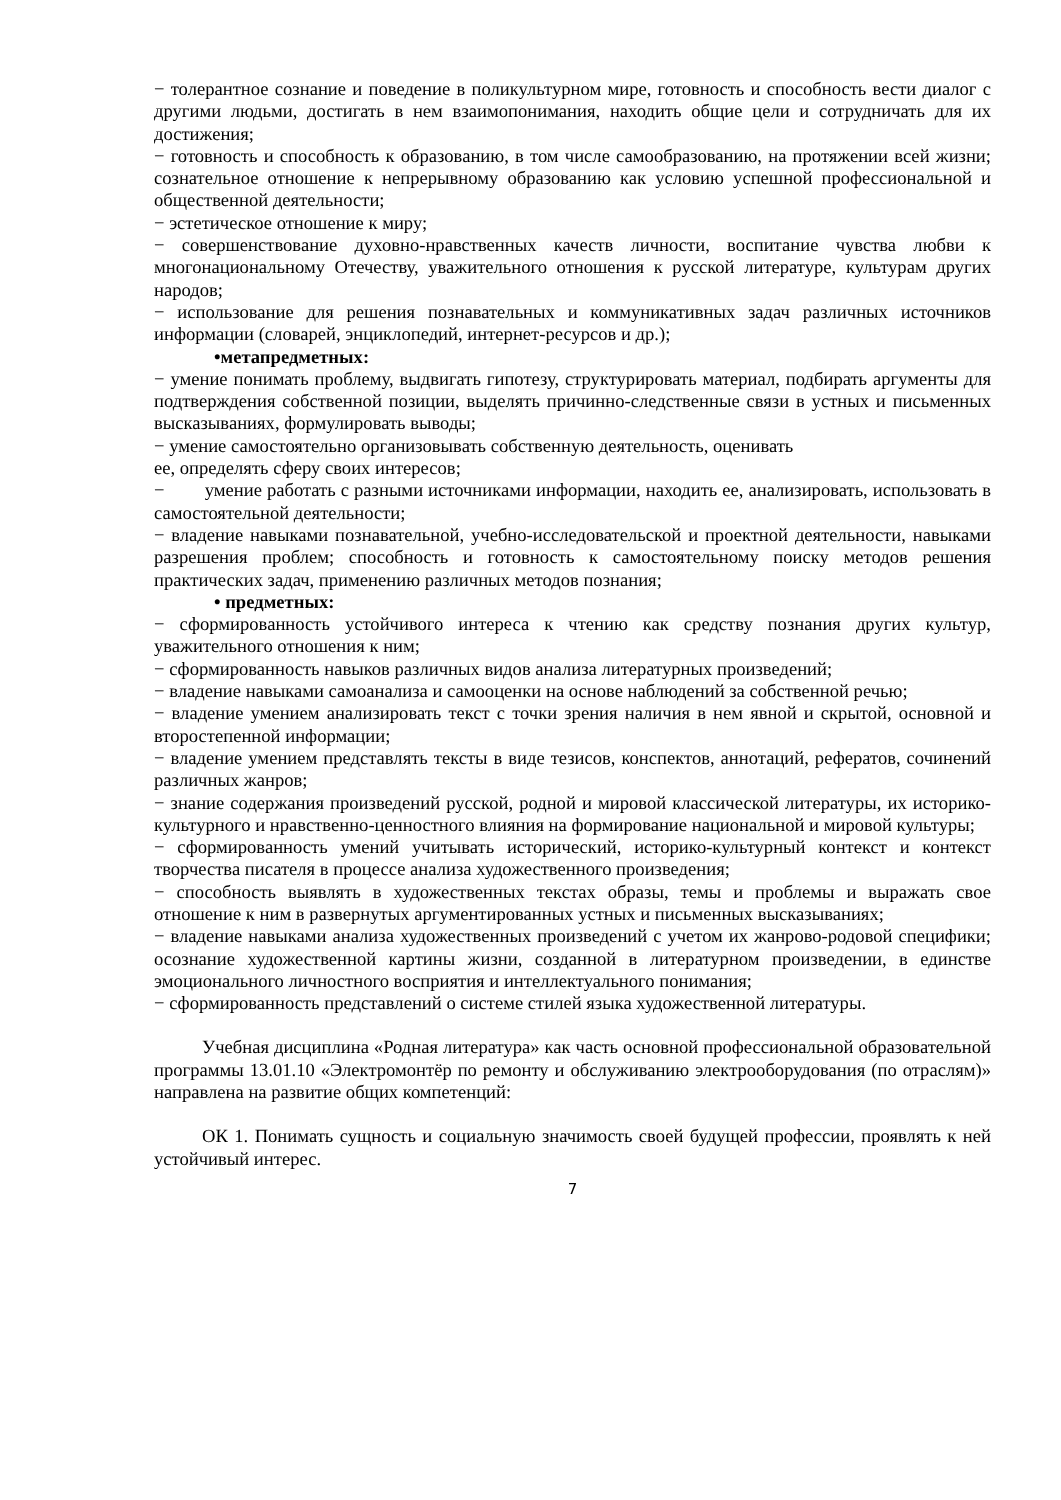− толерантное сознание и поведение в поликультурном мире, готовность и способность вести диалог с другими людьми, достигать в нем взаимопонимания, находить общие цели и сотрудничать для их достижения;
− готовность и способность к образованию, в том числе самообразованию, на протяжении всей жизни; сознательное отношение к непрерывному образованию как условию успешной профессиональной и общественной деятельности;
− эстетическое отношение к миру;
− совершенствование духовно-нравственных качеств личности, воспитание чувства любви к многонациональному Отечеству, уважительного отношения к русской литературе, культурам других народов;
− использование для решения познавательных и коммуникативных задач различных источников информации (словарей, энциклопедий, интернет-ресурсов и др.);
•метапредметных:
− умение понимать проблему, выдвигать гипотезу, структурировать материал, подбирать аргументы для подтверждения собственной позиции, выделять причинно-следственные связи в устных и письменных высказываниях, формулировать выводы;
− умение самостоятельно организовывать собственную деятельность, оценивать
ее, определять сферу своих интересов;
− умение работать с разными источниками информации, находить ее, анализировать, использовать в самостоятельной деятельности;
− владение навыками познавательной, учебно-исследовательской и проектной деятельности, навыками разрешения проблем; способность и готовность к самостоятельному поиску методов решения практических задач, применению различных методов познания;
• предметных:
− сформированность устойчивого интереса к чтению как средству познания других культур, уважительного отношения к ним;
− сформированность навыков различных видов анализа литературных произведений;
− владение навыками самоанализа и самооценки на основе наблюдений за собственной речью;
− владение умением анализировать текст с точки зрения наличия в нем явной и скрытой, основной и второстепенной информации;
− владение умением представлять тексты в виде тезисов, конспектов, аннотаций, рефератов, сочинений различных жанров;
− знание содержания произведений русской, родной и мировой классической литературы, их историко-культурного и нравственно-ценностного влияния на формирование национальной и мировой культуры;
− сформированность умений учитывать исторический, историко-культурный контекст и контекст творчества писателя в процессе анализа художественного произведения;
− способность выявлять в художественных текстах образы, темы и проблемы и выражать свое отношение к ним в развернутых аргументированных устных и письменных высказываниях;
− владение навыками анализа художественных произведений с учетом их жанрово-родовой специфики; осознание художественной картины жизни, созданной в литературном произведении, в единстве эмоционального личностного восприятия и интеллектуального понимания;
− сформированность представлений о системе стилей языка художественной литературы.
Учебная дисциплина «Родная литература» как часть основной профессиональной образовательной программы 13.01.10 «Электромонтёр по ремонту и обслуживанию электрооборудования (по отраслям)» направлена на развитие общих компетенций:
ОК 1. Понимать сущность и социальную значимость своей будущей профессии, проявлять к ней устойчивый интерес.
7